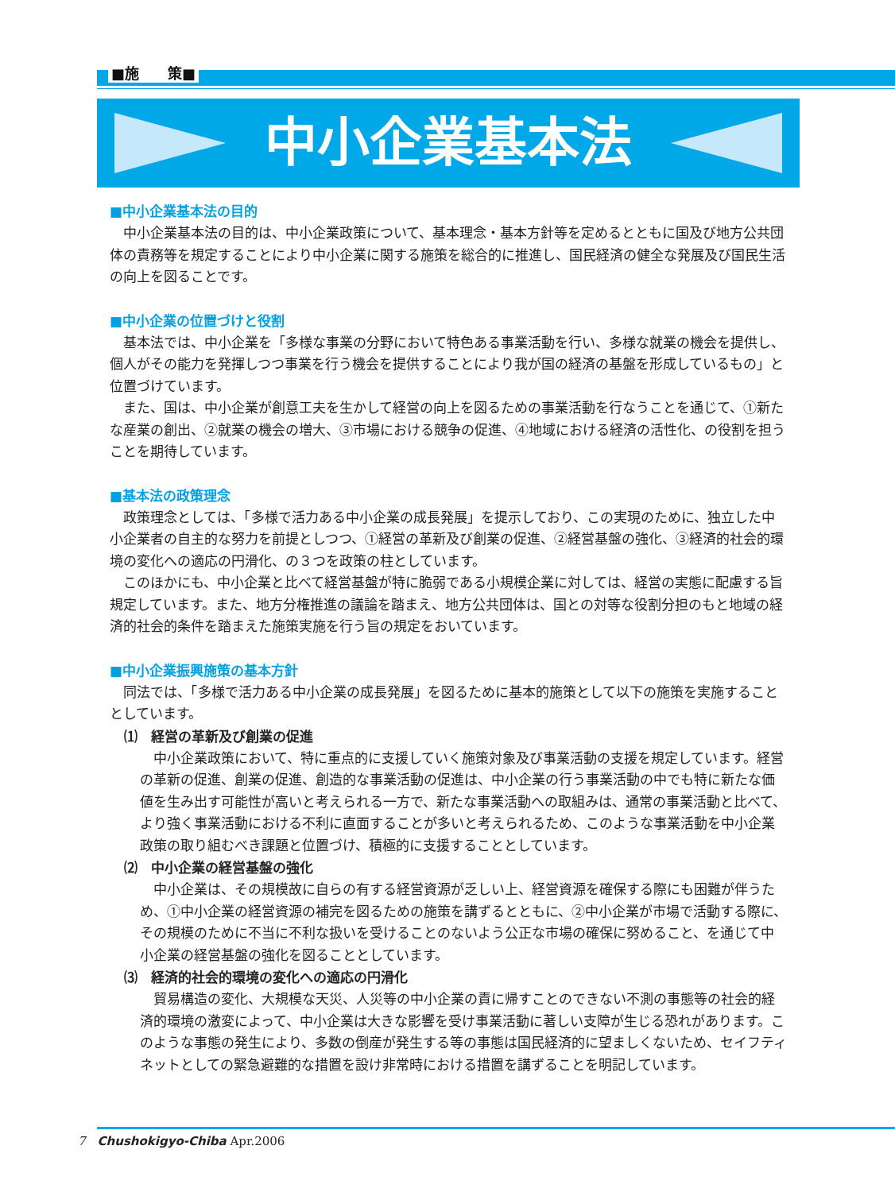■施　　策■
中小企業基本法
■中小企業基本法の目的
中小企業基本法の目的は、中小企業政策について、基本理念・基本方針等を定めるとともに国及び地方公共団体の責務等を規定することにより中小企業に関する施策を総合的に推進し、国民経済の健全な発展及び国民生活の向上を図ることです。
■中小企業の位置づけと役割
基本法では、中小企業を「多様な事業の分野において特色ある事業活動を行い、多様な就業の機会を提供し、個人がその能力を発揮しつつ事業を行う機会を提供することにより我が国の経済の基盤を形成しているもの」と位置づけています。
また、国は、中小企業が創意工夫を生かして経営の向上を図るための事業活動を行なうことを通じて、①新たな産業の創出、②就業の機会の増大、③市場における競争の促進、④地域における経済の活性化、の役割を担うことを期待しています。
■基本法の政策理念
政策理念としては、「多様で活力ある中小企業の成長発展」を提示しており、この実現のために、独立した中小企業者の自主的な努力を前提としつつ、①経営の革新及び創業の促進、②経営基盤の強化、③経済的社会的環境の変化への適応の円滑化、の３つを政策の柱としています。
このほかにも、中小企業と比べて経営基盤が特に脆弱である小規模企業に対しては、経営の実態に配慮する旨規定しています。また、地方分権推進の議論を踏まえ、地方公共団体は、国との対等な役割分担のもと地域の経済的社会的条件を踏まえた施策実施を行う旨の規定をおいています。
■中小企業振興施策の基本方針
同法では、「多様で活力ある中小企業の成長発展」を図るために基本的施策として以下の施策を実施することとしています。
⑴　経営の革新及び創業の促進
中小企業政策において、特に重点的に支援していく施策対象及び事業活動の支援を規定しています。経営の革新の促進、創業の促進、創造的な事業活動の促進は、中小企業の行う事業活動の中でも特に新たな価値を生み出す可能性が高いと考えられる一方で、新たな事業活動への取組みは、通常の事業活動と比べて、より強く事業活動における不利に直面することが多いと考えられるため、このような事業活動を中小企業政策の取り組むべき課題と位置づけ、積極的に支援することとしています。
⑵　中小企業の経営基盤の強化
中小企業は、その規模故に自らの有する経営資源が乏しい上、経営資源を確保する際にも困難が伴うため、①中小企業の経営資源の補完を図るための施策を講ずるとともに、②中小企業が市場で活動する際に、その規模のために不当に不利な扱いを受けることのないよう公正な市場の確保に努めること、を通じて中小企業の経営基盤の強化を図ることとしています。
⑶　経済的社会的環境の変化への適応の円滑化
貿易構造の変化、大規模な天災、人災等の中小企業の責に帰すことのできない不測の事態等の社会的経済的環境の激変によって、中小企業は大きな影響を受け事業活動に著しい支障が生じる恐れがあります。このような事態の発生により、多数の倒産が発生する等の事態は国民経済的に望ましくないため、セイフティネットとしての緊急避難的な措置を設け非常時における措置を講ずることを明記しています。
7　Chushokigyo-Chiba Apr.2006